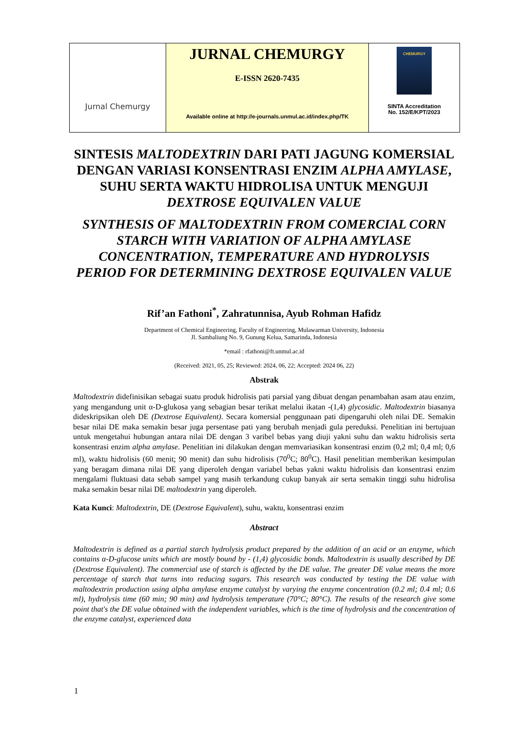| Jurnal Chemurgy | JURNAL CHEMURGY E-ISSN 2620-7435 Available online at http://e-journals.unmul.ac.id/index.php/TK | CHEMURGY SINTA Accreditation No. 152/E/KPT/2023 |
SINTESIS MALTODEXTRIN DARI PATI JAGUNG KOMERSIAL DENGAN VARIASI KONSENTRASI ENZIM ALPHA AMYLASE, SUHU SERTA WAKTU HIDROLISA UNTUK MENGUJI DEXTROSE EQUIVALEN VALUE
SYNTHESIS OF MALTODEXTRIN FROM COMERCIAL CORN STARCH WITH VARIATION OF ALPHA AMYLASE CONCENTRATION, TEMPERATURE AND HYDROLYSIS PERIOD FOR DETERMINING DEXTROSE EQUIVALEN VALUE
Rif’an Fathoni<sup>*</sup>, Zahratunnisa, Ayub Rohman Hafidz
Department of Chemical Engineering, Faculty of Engineering, Mulawarman University, Indonesia
Jl. Sambaliung No. 9, Gunung Kelua, Samarinda, Indonesia
*email : rfathoni@ft.unmul.ac.id
(Received: 2021, 05, 25; Reviewed: 2024, 06, 22; Accepted: 2024 06, 22)
Abstrak
Maltodextrin didefinisikan sebagai suatu produk hidrolisis pati parsial yang dibuat dengan penambahan asam atau enzim, yang mengandung unit α-D-glukosa yang sebagian besar terikat melalui ikatan -(1,4) glycosidic. Maltodextrin biasanya dideskripsikan oleh DE (Dextrose Equivalent). Secara komersial penggunaan pati dipengaruhi oleh nilai DE. Semakin besar nilai DE maka semakin besar juga persentase pati yang berubah menjadi gula pereduksi. Penelitian ini bertujuan untuk mengetahui hubungan antara nilai DE dengan 3 varibel bebas yang diuji yakni suhu dan waktu hidrolisis serta konsentrasi enzim alpha amylase. Penelitian ini dilakukan dengan memvariasikan konsentrasi enzim (0,2 ml; 0,4 ml; 0,6 ml), waktu hidrolisis (60 menit; 90 menit) dan suhu hidrolisis (70<sup>0</sup>C; 80<sup>0</sup>C). Hasil penelitian memberikan kesimpulan yang beragam dimana nilai DE yang diperoleh dengan variabel bebas yakni waktu hidrolisis dan konsentrasi enzim mengalami fluktuasi data sebab sampel yang masih terkandung cukup banyak air serta semakin tinggi suhu hidrolisa maka semakin besar nilai DE maltodextrin yang diperoleh.
Kata Kunci: Maltodextrin, DE (Dextrose Equivalent), suhu, waktu, konsentrasi enzim
Abstract
Maltodextrin is defined as a partial starch hydrolysis product prepared by the addition of an acid or an enzyme, which contains α-D-glucose units which are mostly bound by - (1,4) glycosidic bonds. Maltodextrin is usually described by DE (Dextrose Equivalent). The commercial use of starch is affected by the DE value. The greater DE value means the more percentage of starch that turns into reducing sugars. This research was conducted by testing the DE value with maltodextrin production using alpha amylase enzyme catalyst by varying the enzyme concentration (0.2 ml; 0.4 ml; 0.6 ml), hydrolysis time (60 min; 90 min) and hydrolysis temperature (70°C; 80°C). The results of the research give some point that's the DE value obtained with the independent variables, which is the time of hydrolysis and the concentration of the enzyme catalyst, experienced data
1